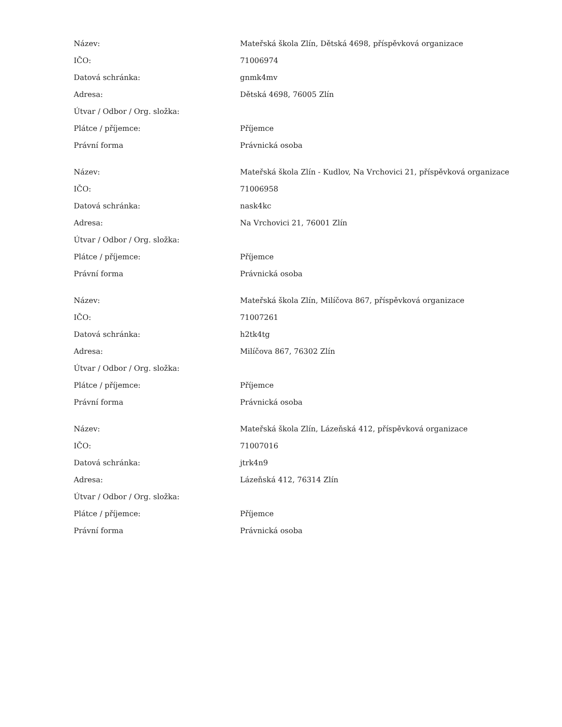| Název: | Mateřská škola Zlín, Dětská 4698, příspěvková organizace |
| IČO: | 71006974 |
| Datová schránka: | gnmk4mv |
| Adresa: | Dětská 4698, 76005 Zlín |
| Útvar / Odbor / Org. složka: | |
| Plátce / příjemce: | Příjemce |
| Právní forma | Právnická osoba |
| Název: | Mateřská škola Zlín - Kudlov, Na Vrchovici 21, příspěvková organizace |
| IČO: | 71006958 |
| Datová schránka: | nask4kc |
| Adresa: | Na Vrchovici 21, 76001 Zlín |
| Útvar / Odbor / Org. složka: | |
| Plátce / příjemce: | Příjemce |
| Právní forma | Právnická osoba |
| Název: | Mateřská škola Zlín, Milíčova 867, příspěvková organizace |
| IČO: | 71007261 |
| Datová schránka: | h2tk4tg |
| Adresa: | Milíčova 867, 76302 Zlín |
| Útvar / Odbor / Org. složka: | |
| Plátce / příjemce: | Příjemce |
| Právní forma | Právnická osoba |
| Název: | Mateřská škola Zlín, Lázeňská 412, příspěvková organizace |
| IČO: | 71007016 |
| Datová schránka: | jtrk4n9 |
| Adresa: | Lázeňská 412, 76314 Zlín |
| Útvar / Odbor / Org. složka: | |
| Plátce / příjemce: | Příjemce |
| Právní forma | Právnická osoba |